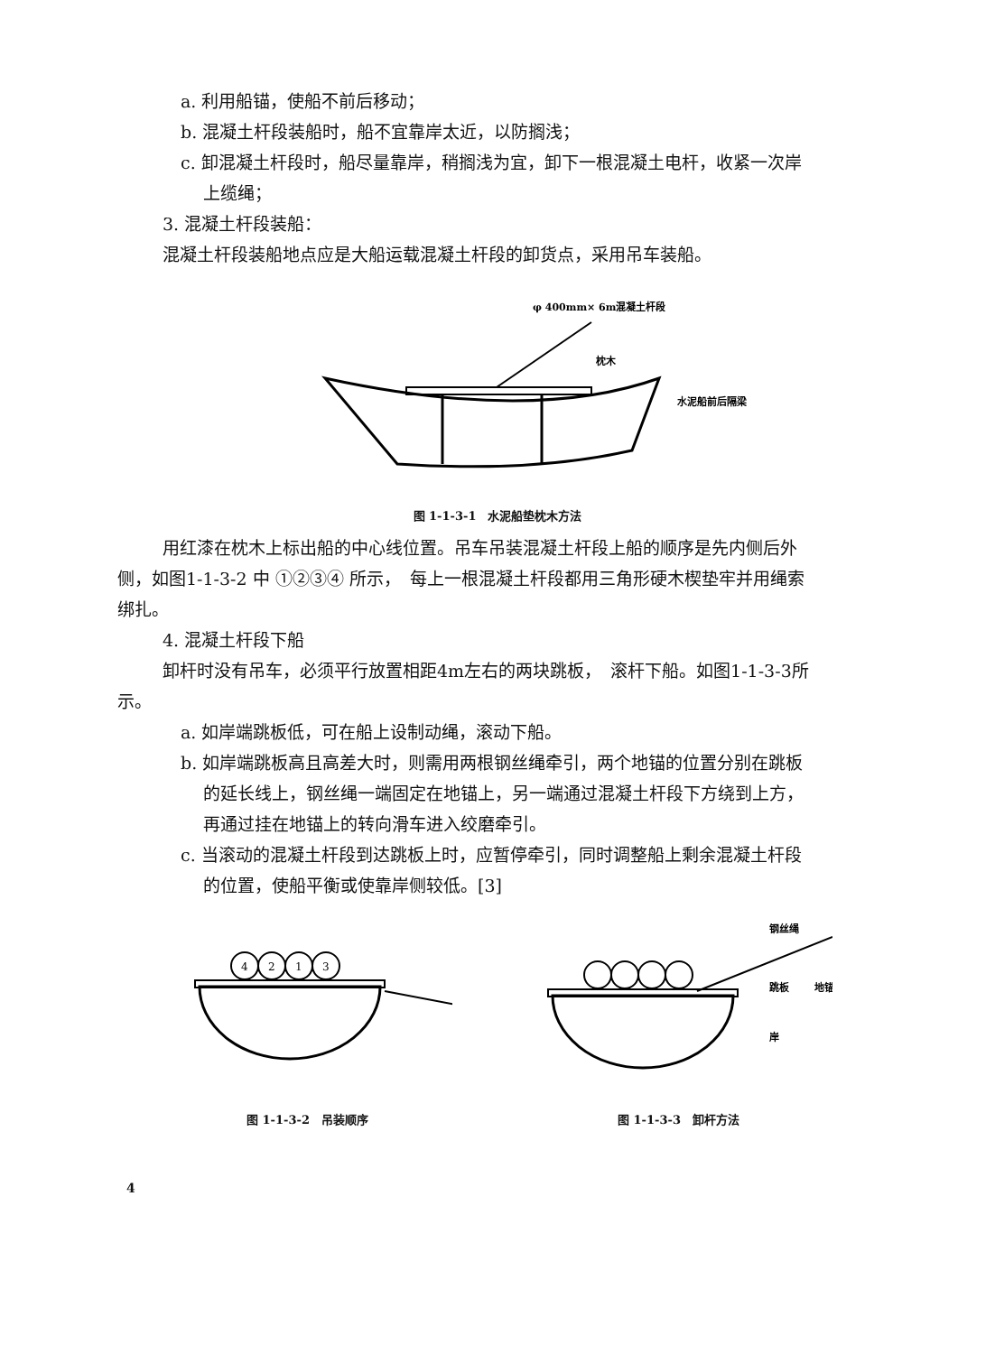a. 利用船锚，使船不前后移动；
b. 混凝土杆段装船时，船不宜靠岸太近，以防搁浅；
c. 卸混凝土杆段时，船尽量靠岸，稍搁浅为宜，卸下一根混凝土电杆，收紧一次岸
上缆绳；
3. 混凝土杆段装船：
混凝土杆段装船地点应是大船运载混凝土杆段的卸货点，采用吊车装船。
φ 400mm× 6m混凝土杆段
枕木
水泥船前后隔梁
图 1-1-3-1　水泥船垫枕木方法
用红漆在枕木上标出船的中心线位置。吊车吊装混凝土杆段上船的顺序是先内侧后外
侧，如图1-1-3-2 中 ①②③④ 所示，　每上一根混凝土杆段都用三角形硬木楔垫牢并用绳索
绑扎。
4. 混凝土杆段下船
卸杆时没有吊车，必须平行放置相距4m左右的两块跳板，　滚杆下船。如图1-1-3-3所
示。
a. 如岸端跳板低，可在船上设制动绳，滚动下船。
b. 如岸端跳板高且高差大时，则需用两根钢丝绳牵引，两个地锚的位置分别在跳板
的延长线上，钢丝绳一端固定在地锚上，另一端通过混凝土杆段下方绕到上方，
再通过挂在地锚上的转向滑车进入绞磨牵引。
c. 当滚动的混凝土杆段到达跳板上时，应暂停牵引，同时调整船上剩余混凝土杆段
的位置，使船平衡或使靠岸侧较低。[3]
4
2
1
3
图 1-1-3-2　吊装顺序
钢丝绳
跳板
地锚
岸
图 1-1-3-3　卸杆方法
4